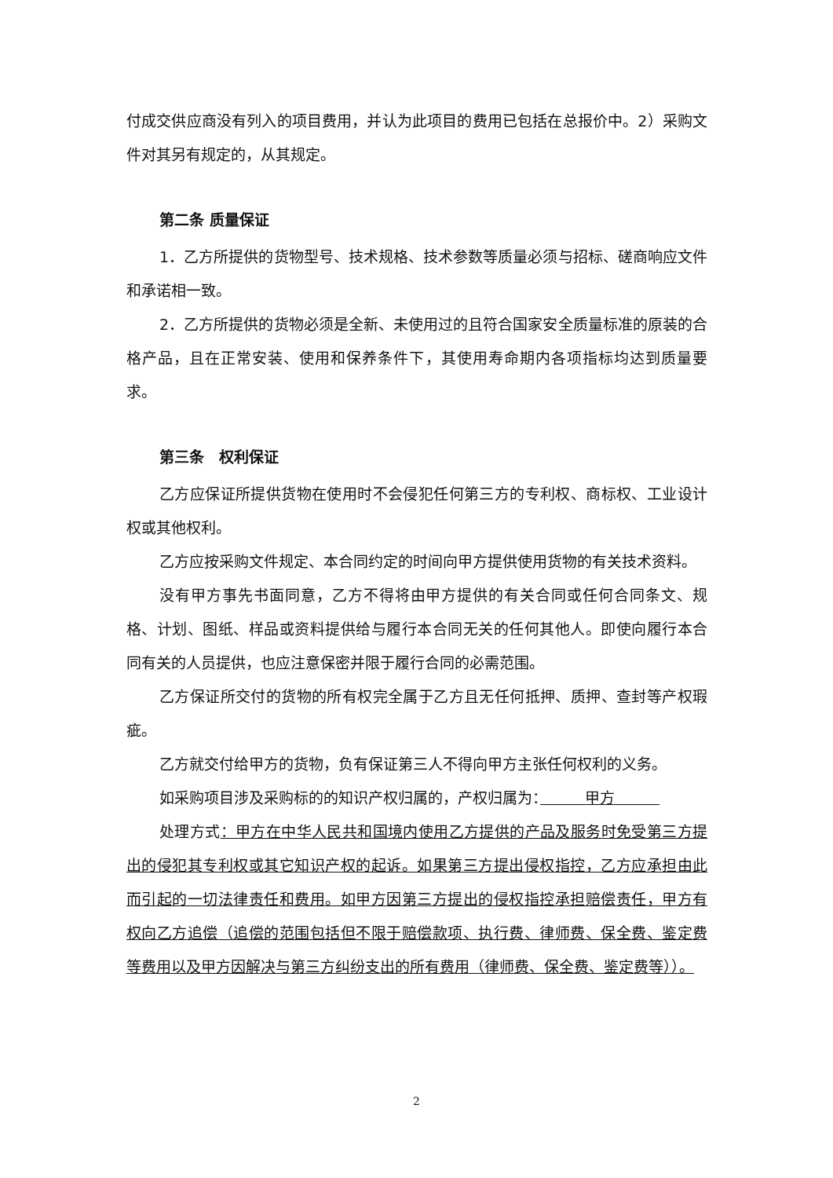付成交供应商没有列入的项目费用，并认为此项目的费用已包括在总报价中。2）采购文件对其另有规定的，从其规定。
第二条 质量保证
1．乙方所提供的货物型号、技术规格、技术参数等质量必须与招标、磋商响应文件和承诺相一致。
2．乙方所提供的货物必须是全新、未使用过的且符合国家安全质量标准的原装的合格产品，且在正常安装、使用和保养条件下，其使用寿命期内各项指标均达到质量要求。
第三条　权利保证
乙方应保证所提供货物在使用时不会侵犯任何第三方的专利权、商标权、工业设计权或其他权利。
乙方应按采购文件规定、本合同约定的时间向甲方提供使用货物的有关技术资料。
没有甲方事先书面同意，乙方不得将由甲方提供的有关合同或任何合同条文、规格、计划、图纸、样品或资料提供给与履行本合同无关的任何其他人。即使向履行本合同有关的人员提供，也应注意保密并限于履行合同的必需范围。
乙方保证所交付的货物的所有权完全属于乙方且无任何抵押、质押、查封等产权瑕疵。
乙方就交付给甲方的货物，负有保证第三人不得向甲方主张任何权利的义务。
如采购项目涉及采购标的的知识产权归属的，产权归属为：　　　甲方　　　
处理方式：甲方在中华人民共和国境内使用乙方提供的产品及服务时免受第三方提出的侵犯其专利权或其它知识产权的起诉。如果第三方提出侵权指控，乙方应承担由此而引起的一切法律责任和费用。如甲方因第三方提出的侵权指控承担赔偿责任，甲方有权向乙方追偿（追偿的范围包括但不限于赔偿款项、执行费、律师费、保全费、鉴定费等费用以及甲方因解决与第三方纠纷支出的所有费用（律师费、保全费、鉴定费等））。
2